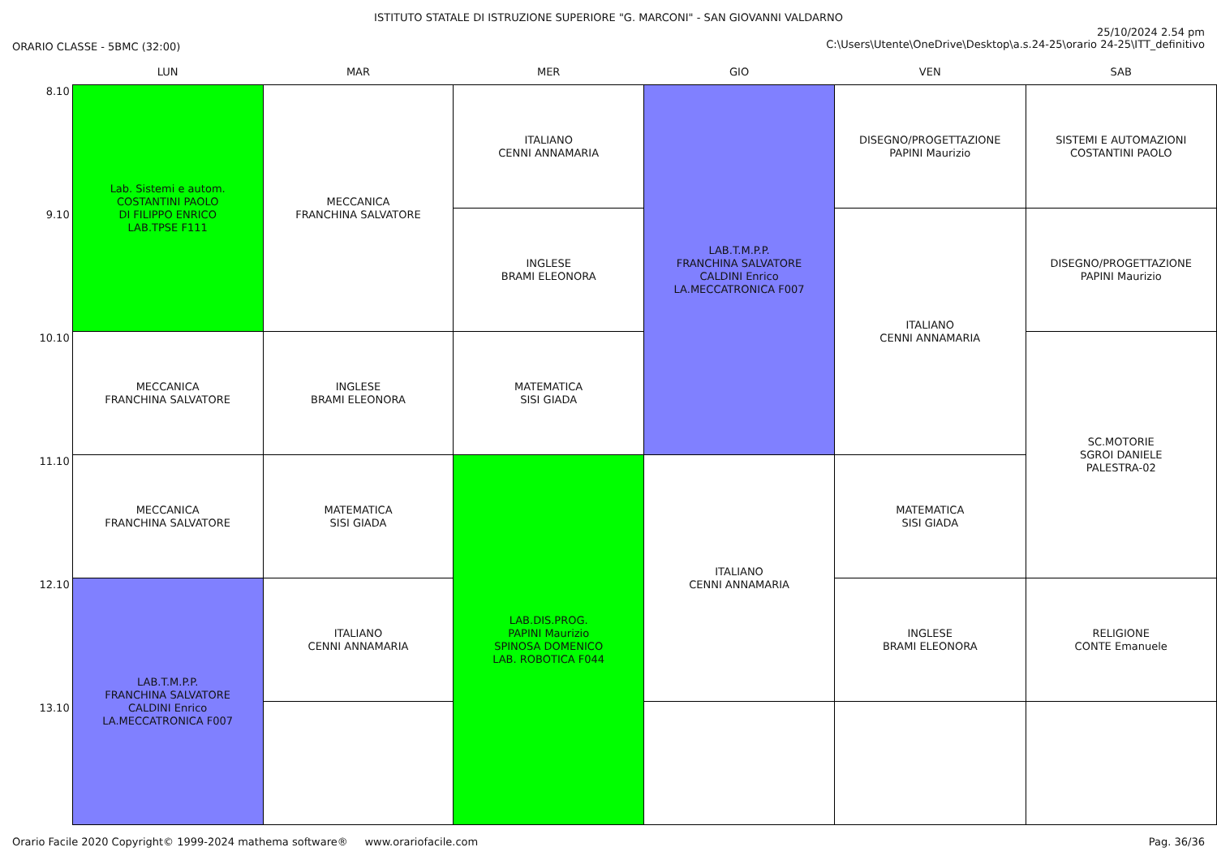ISTITUTO STATALE DI ISTRUZIONE SUPERIORE "G. MARCONI" - SAN GIOVANNI VALDARNO
ORARIO CLASSE - 5BMC (32:00)
25/10/2024 2.54 pm
C:\Users\Utente\OneDrive\Desktop\a.s.24-25\orario 24-25\ITT_definitivo
| | LUN | MAR | MER | GIO | VEN | SAB |
| --- | --- | --- | --- | --- | --- | --- |
| 8.10 | Lab. Sistemi e autom. COSTANTINI PAOLO DI FILIPPO ENRICO LAB.TPSE F111 | MECCANICA FRANCHINA SALVATORE | ITALIANO CENNI ANNAMARIA | LAB.T.M.P.P. FRANCHINA SALVATORE CALDINI Enrico LA.MECCATRONICA F007 | DISEGNO/PROGETTAZIONE PAPINI Maurizio | SISTEMI E AUTOMAZIONI COSTANTINI PAOLO |
| 9.10 | | | INGLESE BRAMI ELEONORA | | ITALIANO CENNI ANNAMARIA | DISEGNO/PROGETTAZIONE PAPINI Maurizio |
| 10.10 | MECCANICA FRANCHINA SALVATORE | INGLESE BRAMI ELEONORA | MATEMATICA SISI GIADA | | | SC.MOTORIE SGROI DANIELE PALESTRA-02 |
| 11.10 | MECCANICA FRANCHINA SALVATORE | MATEMATICA SISI GIADA | LAB.DIS.PROG. PAPINI Maurizio SPINOSA DOMENICO LAB. ROBOTICA F044 | ITALIANO CENNI ANNAMARIA | MATEMATICA SISI GIADA | |
| 12.10 | LAB.T.M.P.P. FRANCHINA SALVATORE CALDINI Enrico LA.MECCATRONICA F007 | ITALIANO CENNI ANNAMARIA | | | INGLESE BRAMI ELEONORA | RELIGIONE CONTE Emanuele |
| 13.10 | | | | | | |
Orario Facile 2020 Copyright© 1999-2024 mathema software® www.orariofacile.com
Pag. 36/36